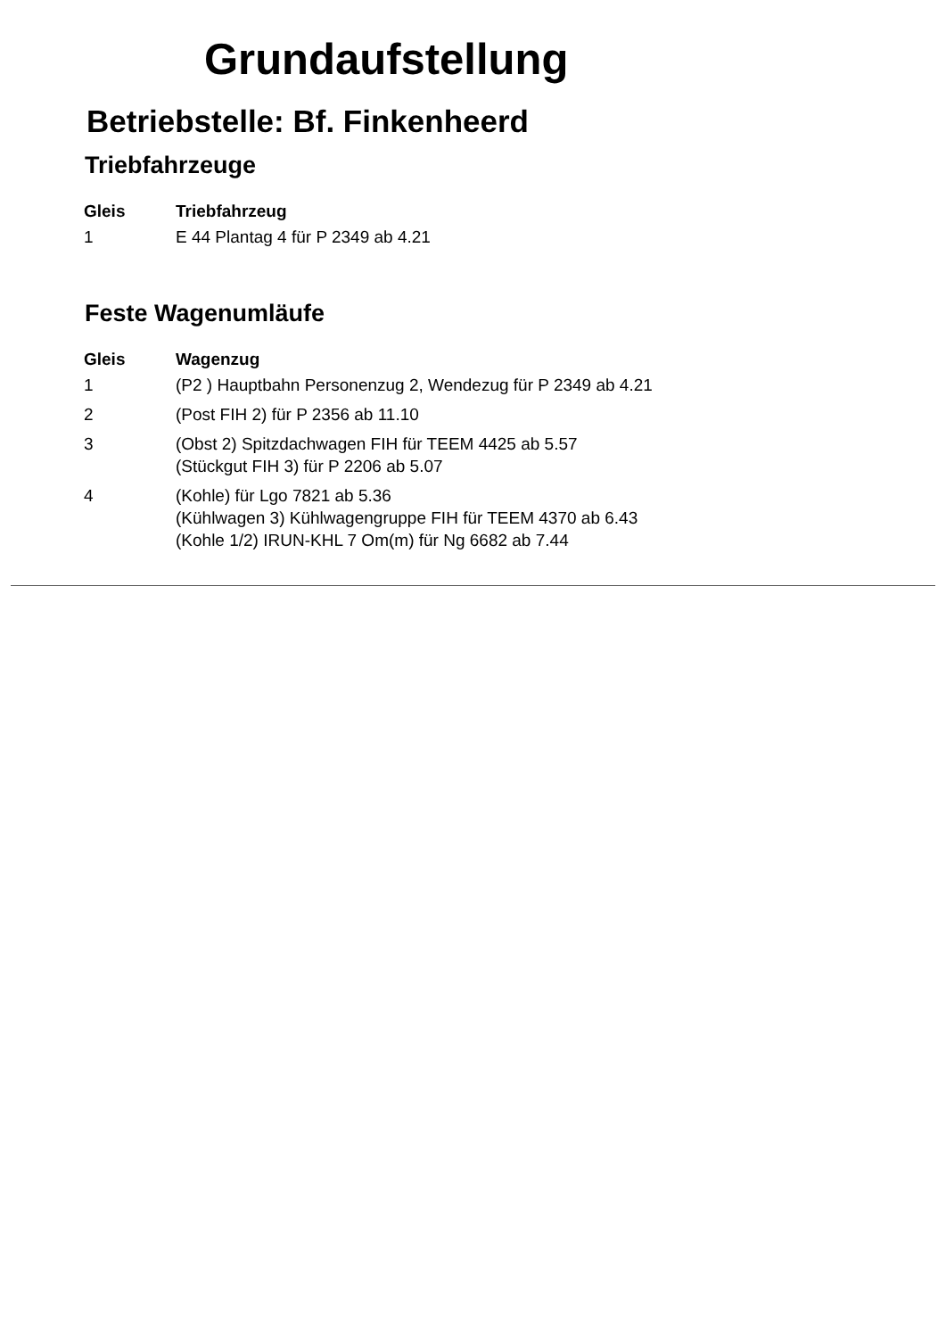Grundaufstellung
Betriebstelle: Bf. Finkenheerd
Triebfahrzeuge
| Gleis | Triebfahrzeug |
| --- | --- |
| 1 | E 44 Plantag 4 für P 2349 ab 4.21 |
Feste Wagenumläufe
| Gleis | Wagenzug |
| --- | --- |
| 1 | (P2 ) Hauptbahn Personenzug 2, Wendezug für P 2349 ab 4.21 |
| 2 | (Post FIH 2) für P 2356 ab 11.10 |
| 3 | (Obst 2) Spitzdachwagen FIH für TEEM 4425 ab 5.57 (Stückgut FIH 3) für P 2206 ab 5.07 |
| 4 | (Kohle) für Lgo 7821 ab 5.36 (Kühlwagen 3) Kühlwagengruppe FIH für TEEM 4370 ab 6.43 (Kohle 1/2) IRUN-KHL 7 Om(m) für Ng 6682 ab 7.44 |